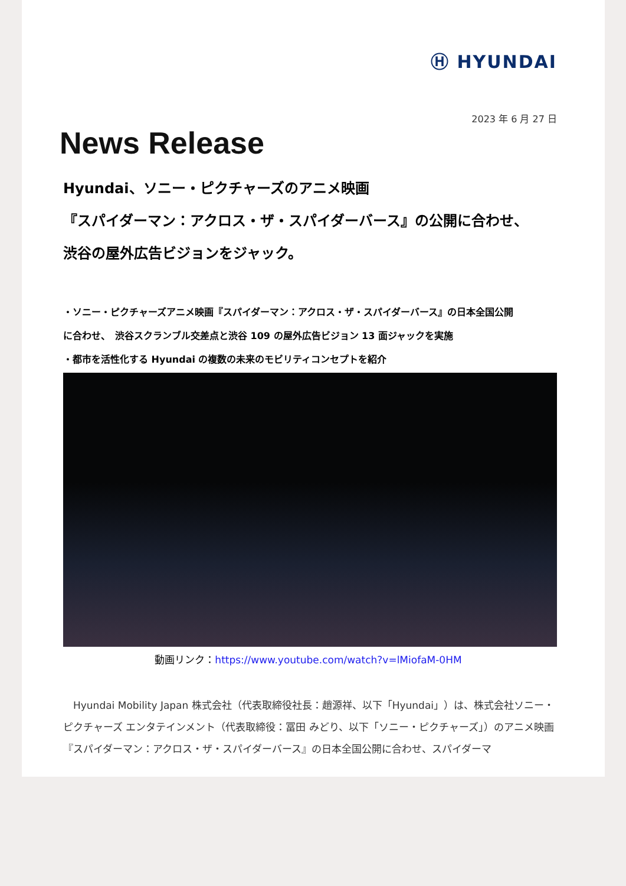Ⓗ HYUNDAI
2023 年 6 月 27 日
News Release
Hyundai、ソニー・ピクチャーズのアニメ映画
『スパイダーマン：アクロス・ザ・スパイダーバース』の公開に合わせ、
渋谷の屋外広告ビジョンをジャック。
・ソニー・ピクチャーズアニメ映画『スパイダーマン：アクロス・ザ・スパイダーバース』の日本全国公開
に合わせ、　渋谷スクランブル交差点と渋谷 109 の屋外広告ビジョン 13 面ジャックを実施
・都市を活性化する Hyundai の複数の未来のモビリティコンセプトを紹介
動画リンク：https://www.youtube.com/watch?v=lMiofaM-0HM
　Hyundai Mobility Japan 株式会社（代表取締役社長：趙源祥、以下「Hyundai」）は、株式会社ソニー・ピクチャーズ エンタテインメント（代表取締役：冨田 みどり、以下「ソニー・ピクチャーズ」）のアニメ映画『スパイダーマン：アクロス・ザ・スパイダーバース』の日本全国公開に合わせ、スパイダーマ